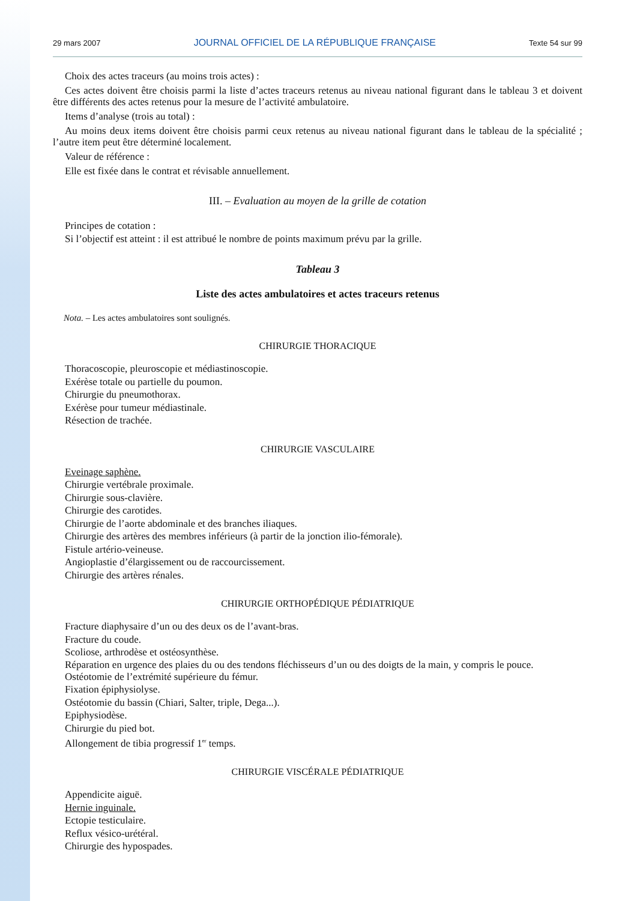29 mars 2007 JOURNAL OFFICIEL DE LA RÉPUBLIQUE FRANÇAISE Texte 54 sur 99
Choix des actes traceurs (au moins trois actes) :
Ces actes doivent être choisis parmi la liste d’actes traceurs retenus au niveau national figurant dans le tableau 3 et doivent être différents des actes retenus pour la mesure de l’activité ambulatoire.
Items d’analyse (trois au total) :
Au moins deux items doivent être choisis parmi ceux retenus au niveau national figurant dans le tableau de la spécialité ; l’autre item peut être déterminé localement.
Valeur de référence :
Elle est fixée dans le contrat et révisable annuellement.
III. – Evaluation au moyen de la grille de cotation
Principes de cotation :
Si l’objectif est atteint : il est attribué le nombre de points maximum prévu par la grille.
Tableau 3
Liste des actes ambulatoires et actes traceurs retenus
Nota. – Les actes ambulatoires sont soulignés.
CHIRURGIE THORACIQUE
Thoracoscopie, pleuroscopie et médiastinoscopie.
Exérèse totale ou partielle du poumon.
Chirurgie du pneumothorax.
Exérèse pour tumeur médiastinale.
Résection de trachée.
CHIRURGIE VASCULAIRE
Eveinage saphène.
Chirurgie vertébrale proximale.
Chirurgie sous-clavière.
Chirurgie des carotides.
Chirurgie de l’aorte abdominale et des branches iliaques.
Chirurgie des artères des membres inférieurs (à partir de la jonction ilio-fémorale).
Fistule artério-veineuse.
Angioplastie d’élargissement ou de raccourcissement.
Chirurgie des artères rénales.
CHIRURGIE ORTHOPÉDIQUE PÉDIATRIQUE
Fracture diaphysaire d’un ou des deux os de l’avant-bras.
Fracture du coude.
Scoliose, arthrodèse et ostéosynthèse.
Réparation en urgence des plaies du ou des tendons fléchisseurs d’un ou des doigts de la main, y compris le pouce.
Ostéotomie de l’extrémité supérieure du fémur.
Fixation épiphysiolyse.
Ostéotomie du bassin (Chiari, Salter, triple, Dega...).
Epiphysiodèse.
Chirurgie du pied bot.
Allongement de tibia progressif 1<sup>er</sup> temps.
CHIRURGIE VISCÉRALE PÉDIATRIQUE
Appendicite aiguë.
Hernie inguinale.
Ectopie testiculaire.
Reflux vésico-urétéral.
Chirurgie des hypospades.